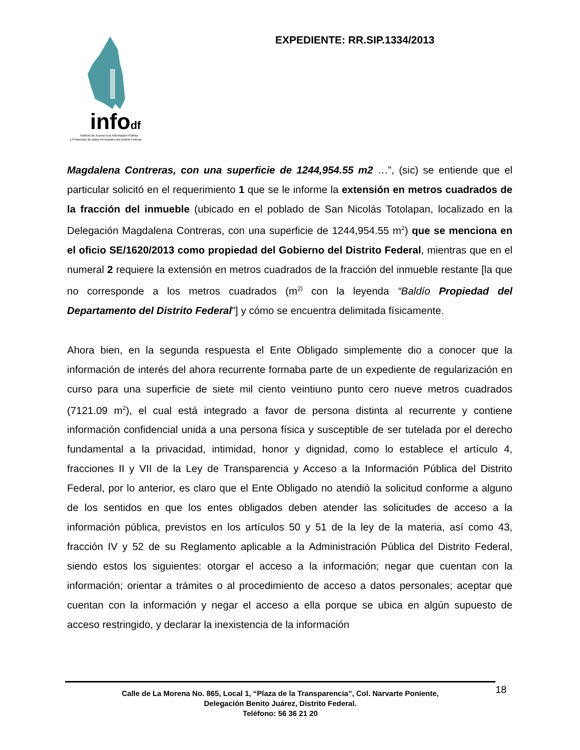infodf
Instituto de Acceso a la Información Pública
y Protección de Datos Personales del Distrito Federal
EXPEDIENTE: RR.SIP.1334/2013
Magdalena Contreras, con una superficie de 1244,954.55 m2 …”, (sic) se entiende que el particular solicitó en el requerimiento 1 que se le informe la extensión en metros cuadrados de la fracción del inmueble (ubicado en el poblado de San Nicolás Totolapan, localizado en la Delegación Magdalena Contreras, con una superficie de 1244,954.55 m<sup>2</sup>) que se menciona en el oficio SE/1620/2013 como propiedad del Gobierno del Distrito Federal, mientras que en el numeral 2 requiere la extensión en metros cuadrados de la fracción del inmueble restante [la que no corresponde a los metros cuadrados (m<sup>2)</sup> con la leyenda “Baldío Propiedad del Departamento del Distrito Federal”] y cómo se encuentra delimitada físicamente.
Ahora bien, en la segunda respuesta el Ente Obligado simplemente dio a conocer que la información de interés del ahora recurrente formaba parte de un expediente de regularización en curso para una superficie de siete mil ciento veintiuno punto cero nueve metros cuadrados (7121.09 m<sup>2</sup>), el cual está integrado a favor de persona distinta al recurrente y contiene información confidencial unida a una persona física y susceptible de ser tutelada por el derecho fundamental a la privacidad, intimidad, honor y dignidad, como lo establece el artículo 4, fracciones II y VII de la Ley de Transparencia y Acceso a la Información Pública del Distrito Federal, por lo anterior, es claro que el Ente Obligado no atendió la solicitud conforme a alguno de los sentidos en que los entes obligados deben atender las solicitudes de acceso a la información pública, previstos en los artículos 50 y 51 de la ley de la materia, así como 43, fracción IV y 52 de su Reglamento aplicable a la Administración Pública del Distrito Federal, siendo estos los siguientes: otorgar el acceso a la información; negar que cuentan con la información; orientar a trámites o al procedimiento de acceso a datos personales; aceptar que cuentan con la información y negar el acceso a ella porque se ubica en algún supuesto de acceso restringido, y declarar la inexistencia de la información
Calle de La Morena No. 865, Local 1, “Plaza de la Transparencia”, Col. Narvarte Poniente,
Delegación Benito Juárez, Distrito Federal.
Teléfono: 56 36 21 20
18